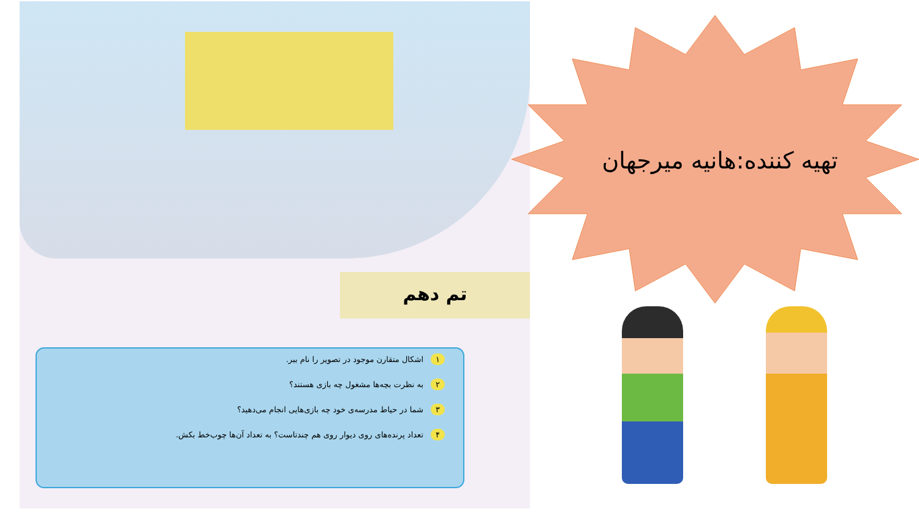تم دهم
۱ اشکال متقارن موجود در تصویر را نام ببر.
۲ به نظرت بچه‌ها مشغول چه بازی هستند؟
۳ شما در حیاط مدرسه‌ی خود چه بازی‌هایی انجام می‌دهید؟
۴ تعداد پرنده‌های روی دیوار روی هم چندتاست؟ به تعداد آن‌ها چوب‌خط بکش.
تهیه کننده:هانیه میرجهان